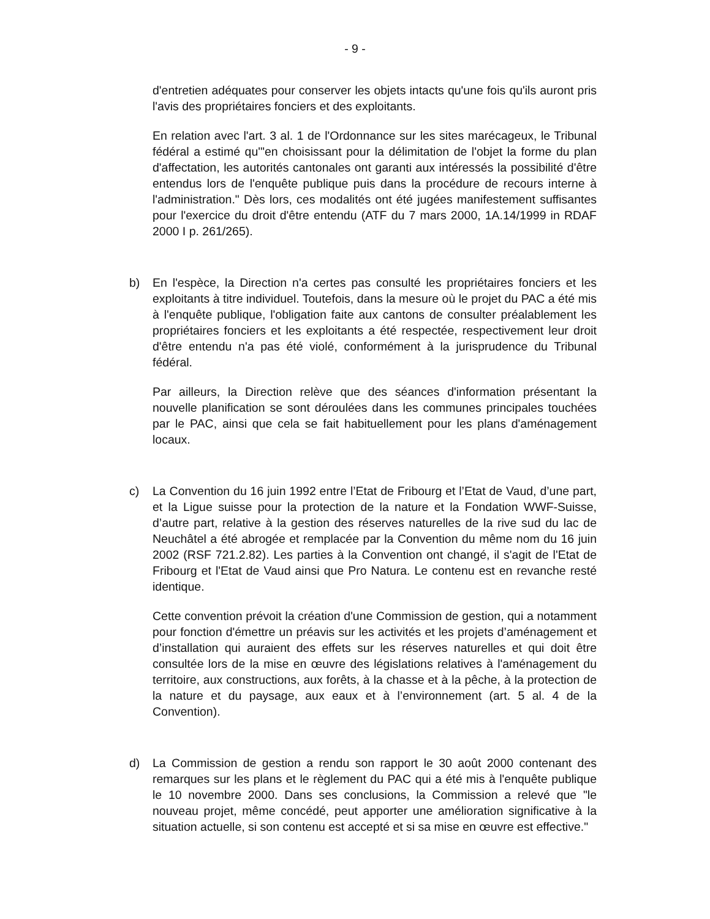- 9 -
d'entretien adéquates pour conserver les objets intacts qu'une fois qu'ils auront pris l'avis des propriétaires fonciers et des exploitants.
En relation avec l'art. 3 al. 1 de l'Ordonnance sur les sites marécageux, le Tribunal fédéral a estimé qu'"en choisissant pour la délimitation de l'objet la forme du plan d'affectation, les autorités cantonales ont garanti aux intéressés la possibilité d'être entendus lors de l'enquête publique puis dans la procédure de recours interne à l'administration." Dès lors, ces modalités ont été jugées manifestement suffisantes pour l'exercice du droit d'être entendu (ATF du 7 mars 2000, 1A.14/1999 in RDAF 2000 I p. 261/265).
b) En l'espèce, la Direction n'a certes pas consulté les propriétaires fonciers et les exploitants à titre individuel. Toutefois, dans la mesure où le projet du PAC a été mis à l'enquête publique, l'obligation faite aux cantons de consulter préalablement les propriétaires fonciers et les exploitants a été respectée, respectivement leur droit d'être entendu n'a pas été violé, conformément à la jurisprudence du Tribunal fédéral.
Par ailleurs, la Direction relève que des séances d'information présentant la nouvelle planification se sont déroulées dans les communes principales touchées par le PAC, ainsi que cela se fait habituellement pour les plans d'aménagement locaux.
c) La Convention du 16 juin 1992 entre l’Etat de Fribourg et l’Etat de Vaud, d’une part, et la Ligue suisse pour la protection de la nature et la Fondation WWF-Suisse, d’autre part, relative à la gestion des réserves naturelles de la rive sud du lac de Neuchâtel a été abrogée et remplacée par la Convention du même nom du 16 juin 2002 (RSF 721.2.82). Les parties à la Convention ont changé, il s'agit de l'Etat de Fribourg et l'Etat de Vaud ainsi que Pro Natura. Le contenu est en revanche resté identique.
Cette convention prévoit la création d'une Commission de gestion, qui a notamment pour fonction d'émettre un préavis sur les activités et les projets d’aménagement et d’installation qui auraient des effets sur les réserves naturelles et qui doit être consultée lors de la mise en œuvre des législations relatives à l'aménagement du territoire, aux constructions, aux forêts, à la chasse et à la pêche, à la protection de la nature et du paysage, aux eaux et à l’environnement (art. 5 al. 4 de la Convention).
d) La Commission de gestion a rendu son rapport le 30 août 2000 contenant des remarques sur les plans et le règlement du PAC qui a été mis à l'enquête publique le 10 novembre 2000. Dans ses conclusions, la Commission a relevé que "le nouveau projet, même concédé, peut apporter une amélioration significative à la situation actuelle, si son contenu est accepté et si sa mise en œuvre est effective."